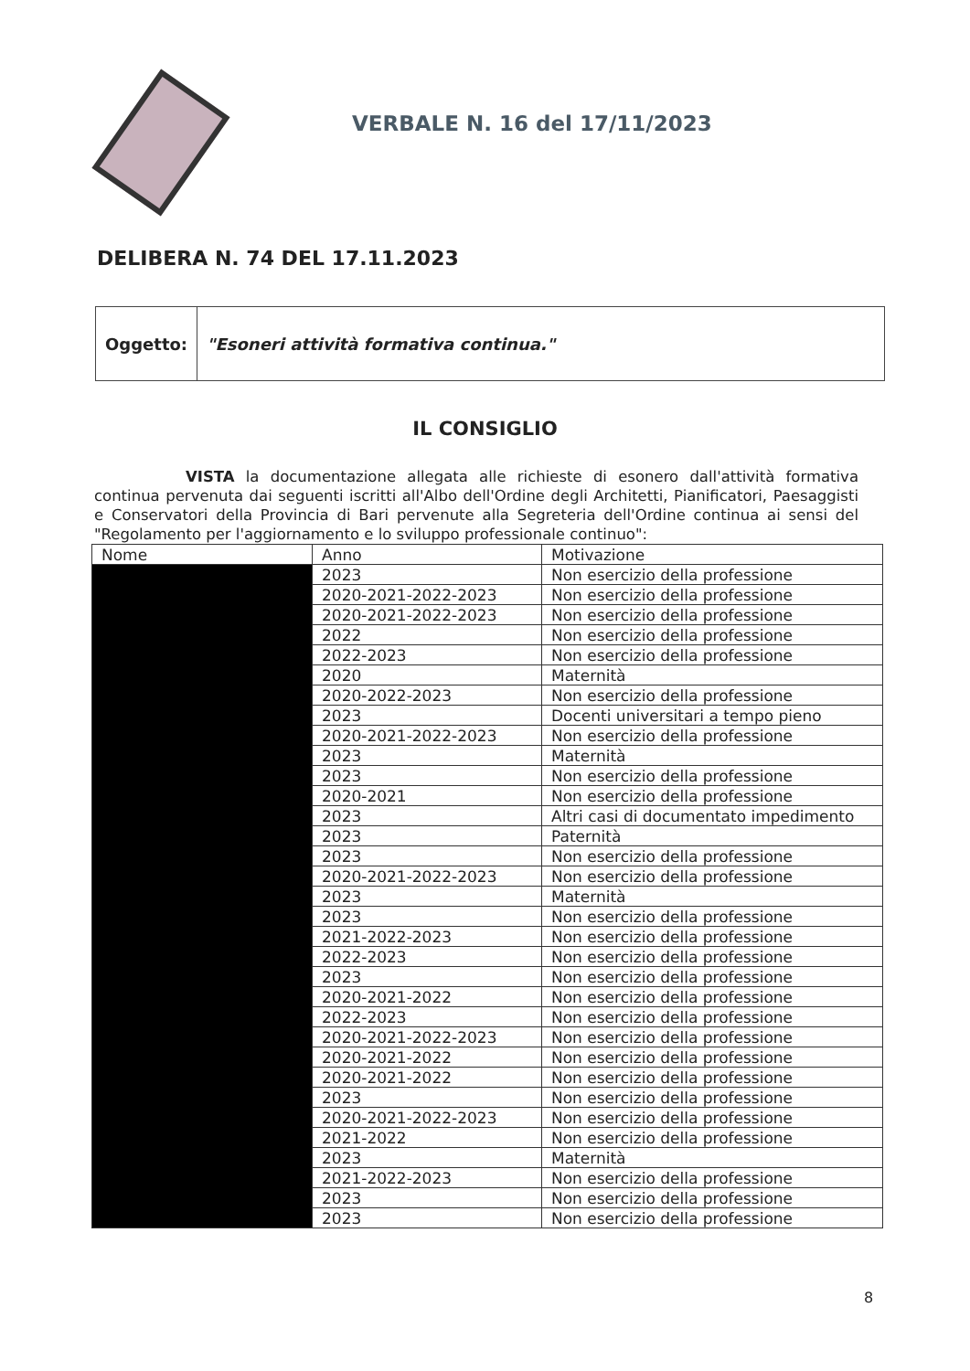VERBALE N. 16 del 17/11/2023
DELIBERA N. 74 DEL 17.11.2023
| Oggetto: | "Esoneri attività formativa continua." |
IL CONSIGLIO
VISTA la documentazione allegata alle richieste di esonero dall'attività formativa continua pervenuta dai seguenti iscritti all'Albo dell'Ordine degli Architetti, Pianificatori, Paesaggisti e Conservatori della Provincia di Bari pervenute alla Segreteria dell'Ordine continua ai sensi del "Regolamento per l'aggiornamento e lo sviluppo professionale continuo":
| Nome | Anno | Motivazione |
| --- | --- | --- |
| | 2023 | Non esercizio della professione |
| | 2020-2021-2022-2023 | Non esercizio della professione |
| | 2020-2021-2022-2023 | Non esercizio della professione |
| | 2022 | Non esercizio della professione |
| | 2022-2023 | Non esercizio della professione |
| | 2020 | Maternità |
| | 2020-2022-2023 | Non esercizio della professione |
| | 2023 | Docenti universitari a tempo pieno |
| | 2020-2021-2022-2023 | Non esercizio della professione |
| | 2023 | Maternità |
| | 2023 | Non esercizio della professione |
| | 2020-2021 | Non esercizio della professione |
| | 2023 | Altri casi di documentato impedimento |
| | 2023 | Paternità |
| | 2023 | Non esercizio della professione |
| | 2020-2021-2022-2023 | Non esercizio della professione |
| | 2023 | Maternità |
| | 2023 | Non esercizio della professione |
| | 2021-2022-2023 | Non esercizio della professione |
| | 2022-2023 | Non esercizio della professione |
| | 2023 | Non esercizio della professione |
| | 2020-2021-2022 | Non esercizio della professione |
| | 2022-2023 | Non esercizio della professione |
| | 2020-2021-2022-2023 | Non esercizio della professione |
| | 2020-2021-2022 | Non esercizio della professione |
| | 2020-2021-2022 | Non esercizio della professione |
| | 2023 | Non esercizio della professione |
| | 2020-2021-2022-2023 | Non esercizio della professione |
| | 2021-2022 | Non esercizio della professione |
| | 2023 | Maternità |
| | 2021-2022-2023 | Non esercizio della professione |
| | 2023 | Non esercizio della professione |
| | 2023 | Non esercizio della professione |
8